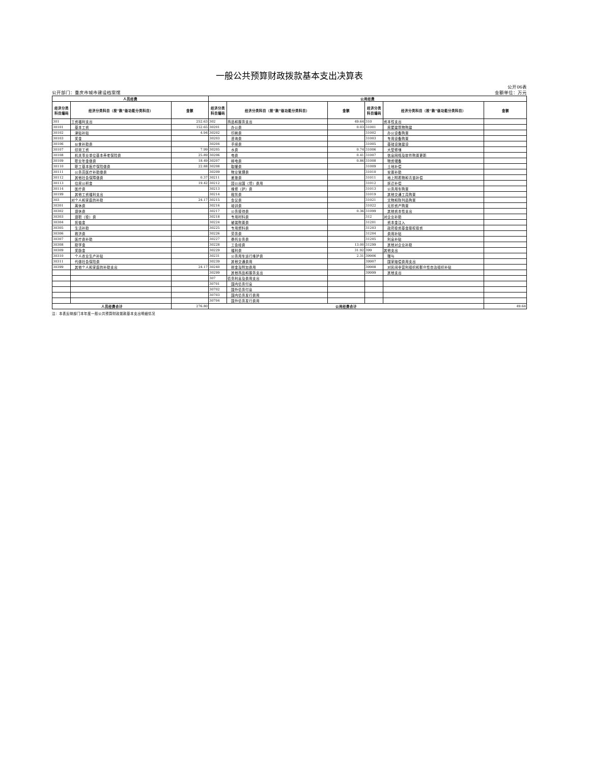一般公共预算财政拨款基本支出决算表
公开06表
公开部门：重庆市城市建设档案馆 金额单位：万元
| 人员经费 | | | 公用经费 | | | | | |
| --- | --- | --- | --- | --- | --- | --- | --- | --- |
| 经济分类 科目编码 | 经济分类科目（按“款”级功能分类科目） | 金额 | 经济分类 科目编码 | 经济分类科目（按“款”级功能分类科目） | 金额 | 经济分类 科目编码 | 经济分类科目（按“款”级功能分类科目） | 金额 |
| 301 | 工资福利支出 | 252.63 | 302 | 商品和服务支出 | 49.64 | 310 | 资本性支出 | |
| 30101 | 基本工资 | 152.65 | 30201 | 办公费 | 0.03 | 31001 | 房屋建筑物购建 | |
| 30102 | 津贴补贴 | 4.94 | 30202 | 印刷费 | | 31002 | 办公设备购置 | |
| 30103 | 奖金 | | 30203 | 咨询费 | | 31003 | 专用设备购置 | |
| 30106 | 伙食补助费 | | 30204 | 手续费 | | 31005 | 基础设施建设 | |
| 30107 | 绩效工资 | 7.99 | 30205 | 水费 | 0.74 | 31006 | 大型修缮 | |
| 30108 | 机关事业单位基本养老保险费 | 25.89 | 30206 | 电费 | 0.41 | 31007 | 信息网络及软件购置更新 | |
| 30109 | 职业年金缴费 | 18.49 | 30207 | 邮电费 | 0.86 | 31008 | 物资储备 | |
| 30110 | 职工基本医疗保险缴费 | 22.88 | 30208 | 取暖费 | | 31009 | 土地补偿 | |
| 30111 | 公务员医疗补助缴费 | | 30209 | 物业管理费 | | 31010 | 安置补助 | |
| 30112 | 其他社会保障缴费 | 0.37 | 30211 | 差旅费 | | 31011 | 地上附着物和青苗补偿 | |
| 30113 | 住房公积金 | 19.42 | 30212 | 因公出国（境）费用 | | 31012 | 拆迁补偿 | |
| 30114 | 医疗费 | | 30213 | 维修（护）费 | | 31013 | 公务用车购置 | |
| 30199 | 其他工资福利支出 | | 30214 | 租赁费 | | 31019 | 其他交通工具购置 | |
| 303 | 对个人和家庭的补助 | 24.17 | 30215 | 会议费 | | 31021 | 文物和陈列品购置 | |
| 30301 | 离休费 | | 30216 | 培训费 | | 31022 | 无形资产购置 | |
| 30302 | 退休费 | | 30217 | 公务接待费 | 0.36 | 31099 | 其他资本性支出 | |
| 30303 | 退职（役）费 | | 30218 | 专用材料费 | | 312 | 对企业补助 | |
| 30304 | 抚恤金 | | 30224 | 被装购置费 | | 31201 | 资本金注入 | |
| 30305 | 生活补助 | | 30225 | 专用燃料费 | | 31203 | 政府投资基金股权投资 | |
| 30306 | 救济费 | | 30226 | 劳务费 | | 31204 | 费用补贴 | |
| 30307 | 医疗费补助 | | 30227 | 委托业务费 | | 31205 | 利息补贴 | |
| 30308 | 助学金 | | 30228 | 工会经费 | 13.00 | 31299 | 其他对企业补助 | |
| 30309 | 奖励金 | | 30229 | 福利费 | 31.92 | 399 | 其他支出 | |
| 30310 | 个人农业生产补贴 | | 30231 | 公务用车运行维护费 | 2.31 | 39906 | 赠与 | |
| 30311 | 代缴社会保险费 | | 30239 | 其他交通费用 | | 39907 | 国家赔偿费用支出 | |
| 30399 | 其他个人和家庭的补助支出 | 24.17 | 30240 | 税金及附加费用 | | 39908 | 对民间非营利组织和群众性自治组织补贴 | |
| | | | 30299 | 其他商品和服务支出 | | 39999 | 其他支出 | |
| | | | 307 | 债务利息及费用支出 | | | | |
| | | | 30701 | 国内债务付息 | | | | |
| | | | 30702 | 国外债务付息 | | | | |
| | | | 30703 | 国内债务发行费用 | | | | |
| | | | 30704 | 国外债务发行费用 | | | | |
| 人员经费合计 | | 276.80 | 公用经费合计 | | | | | 49.64 |
注：本表反映部门本年度一般公共预算财政拨款基本支出明细情况